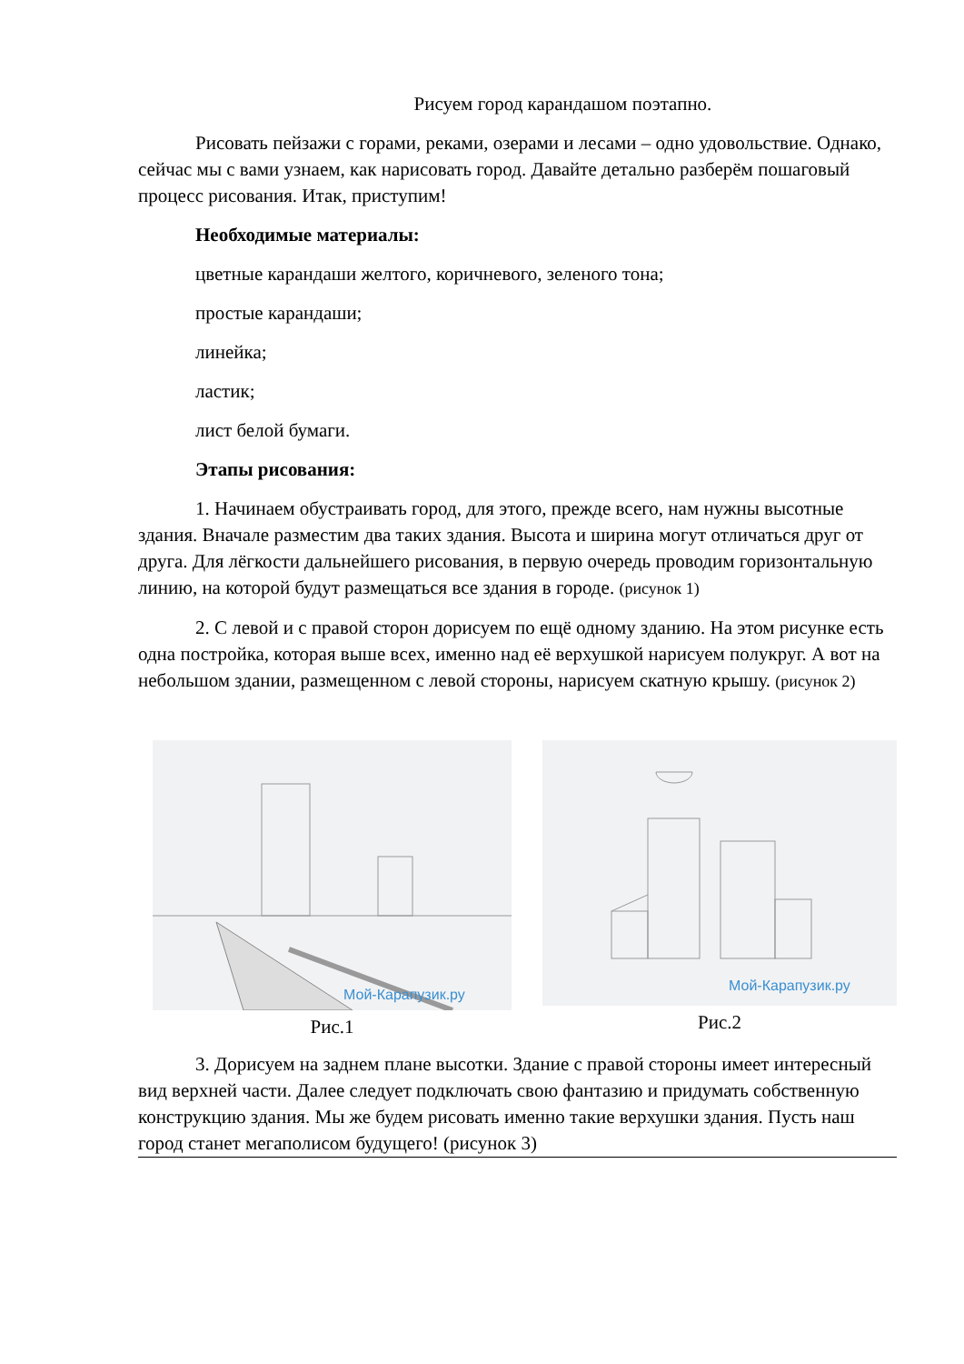Рисуем город карандашом поэтапно.
Рисовать пейзажи с горами, реками, озерами и лесами – одно удовольствие. Однако, сейчас мы с вами узнаем, как нарисовать город. Давайте детально разберём пошаговый процесс рисования. Итак, приступим!
Необходимые материалы:
цветные карандаши желтого, коричневого, зеленого тона;
простые карандаши;
линейка;
ластик;
лист белой бумаги.
Этапы рисования:
1. Начинаем обустраивать город, для этого, прежде всего, нам нужны высотные здания. Вначале разместим два таких здания. Высота и ширина могут отличаться друг от друга. Для лёгкости дальнейшего рисования, в первую очередь проводим горизонтальную линию, на которой будут размещаться все здания в городе. (рисунок 1)
2. С левой и с правой сторон дорисуем по ещё одному зданию. На этом рисунке есть одна постройка, которая выше всех, именно над её верхушкой нарисуем полукруг. А вот на небольшом здании, размещенном с левой стороны, нарисуем скатную крышу. (рисунок 2)
Мой-Карапузик.ру
Рис.1
Мой-Карапузик.ру
Рис.2
3. Дорисуем на заднем плане высотки. Здание с правой стороны имеет интересный вид верхней части. Далее следует подключать свою фантазию и придумать собственную конструкцию здания. Мы же будем рисовать именно такие верхушки здания. Пусть наш город станет мегаполисом будущего! (рисунок 3)